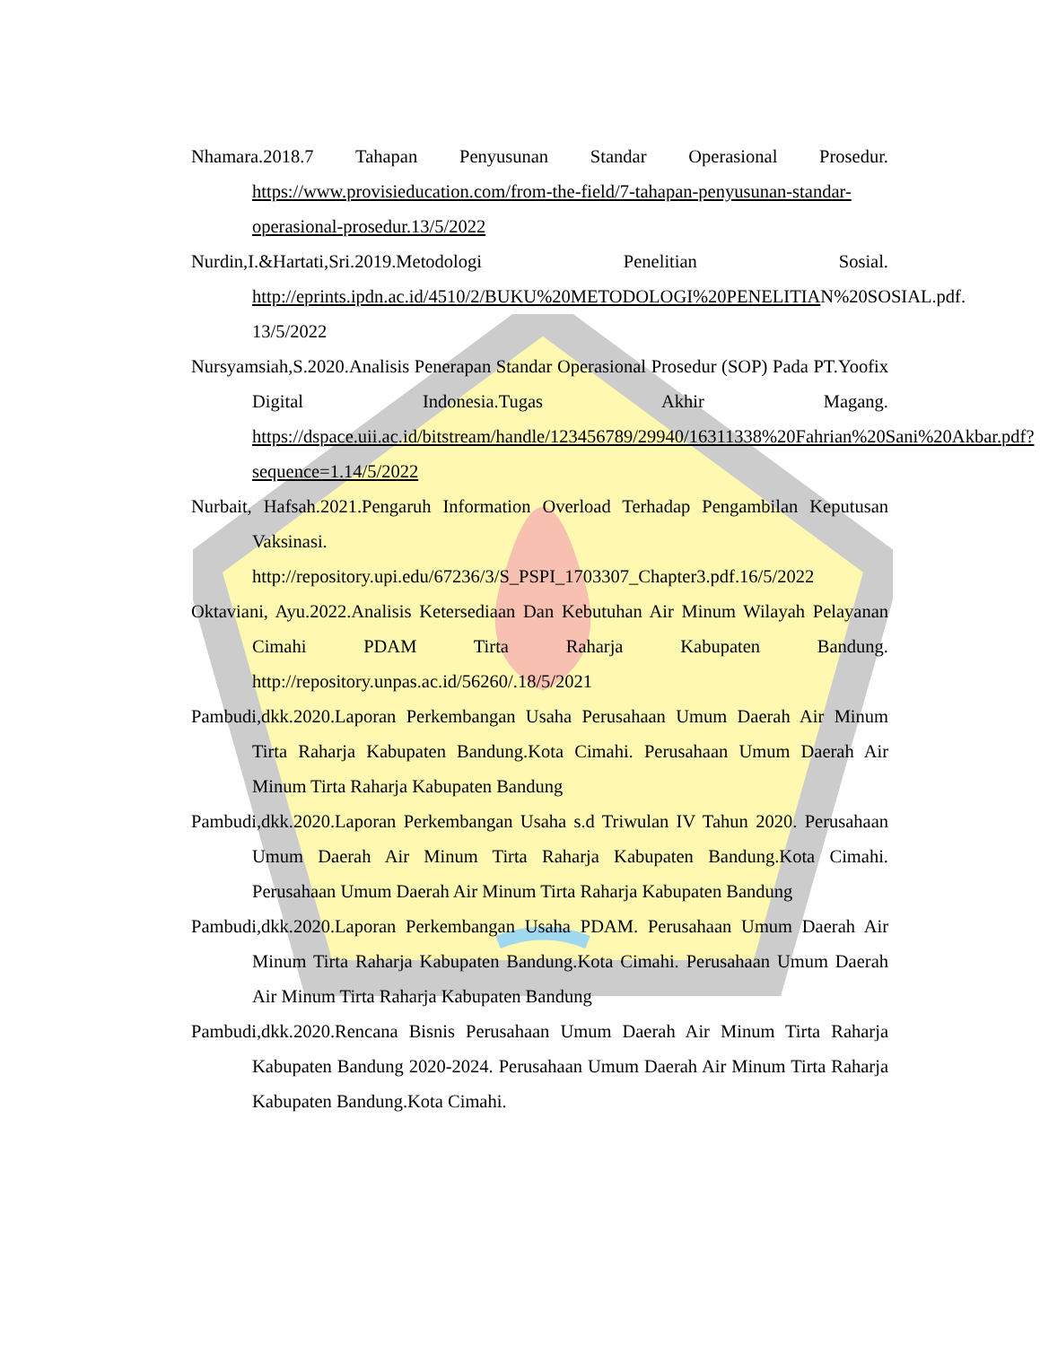Nhamara.2018.7 Tahapan Penyusunan Standar Operasional Prosedur. https://www.provisieducation.com/from-the-field/7-tahapan-penyusunan-standar-operasional-prosedur.13/5/2022
Nurdin,I.&Hartati,Sri.2019.Metodologi Penelitian Sosial. http://eprints.ipdn.ac.id/4510/2/BUKU%20METODOLOGI%20PENELITIAN%20SOSIAL.pdf. 13/5/2022
Nursyamsiah,S.2020.Analisis Penerapan Standar Operasional Prosedur (SOP) Pada PT.Yoofix Digital Indonesia.Tugas Akhir Magang. https://dspace.uii.ac.id/bitstream/handle/123456789/29940/16311338%20Fahrian%20Sani%20Akbar.pdf?sequence=1.14/5/2022
Nurbait, Hafsah.2021.Pengaruh Information Overload Terhadap Pengambilan Keputusan Vaksinasi. http://repository.upi.edu/67236/3/S_PSPI_1703307_Chapter3.pdf.16/5/2022
Oktaviani, Ayu.2022.Analisis Ketersediaan Dan Kebutuhan Air Minum Wilayah Pelayanan Cimahi PDAM Tirta Raharja Kabupaten Bandung. http://repository.unpas.ac.id/56260/.18/5/2021
Pambudi,dkk.2020.Laporan Perkembangan Usaha Perusahaan Umum Daerah Air Minum Tirta Raharja Kabupaten Bandung.Kota Cimahi. Perusahaan Umum Daerah Air Minum Tirta Raharja Kabupaten Bandung
Pambudi,dkk.2020.Laporan Perkembangan Usaha s.d Triwulan IV Tahun 2020. Perusahaan Umum Daerah Air Minum Tirta Raharja Kabupaten Bandung.Kota Cimahi. Perusahaan Umum Daerah Air Minum Tirta Raharja Kabupaten Bandung
Pambudi,dkk.2020.Laporan Perkembangan Usaha PDAM. Perusahaan Umum Daerah Air Minum Tirta Raharja Kabupaten Bandung.Kota Cimahi. Perusahaan Umum Daerah Air Minum Tirta Raharja Kabupaten Bandung
Pambudi,dkk.2020.Rencana Bisnis Perusahaan Umum Daerah Air Minum Tirta Raharja Kabupaten Bandung 2020-2024. Perusahaan Umum Daerah Air Minum Tirta Raharja Kabupaten Bandung.Kota Cimahi.